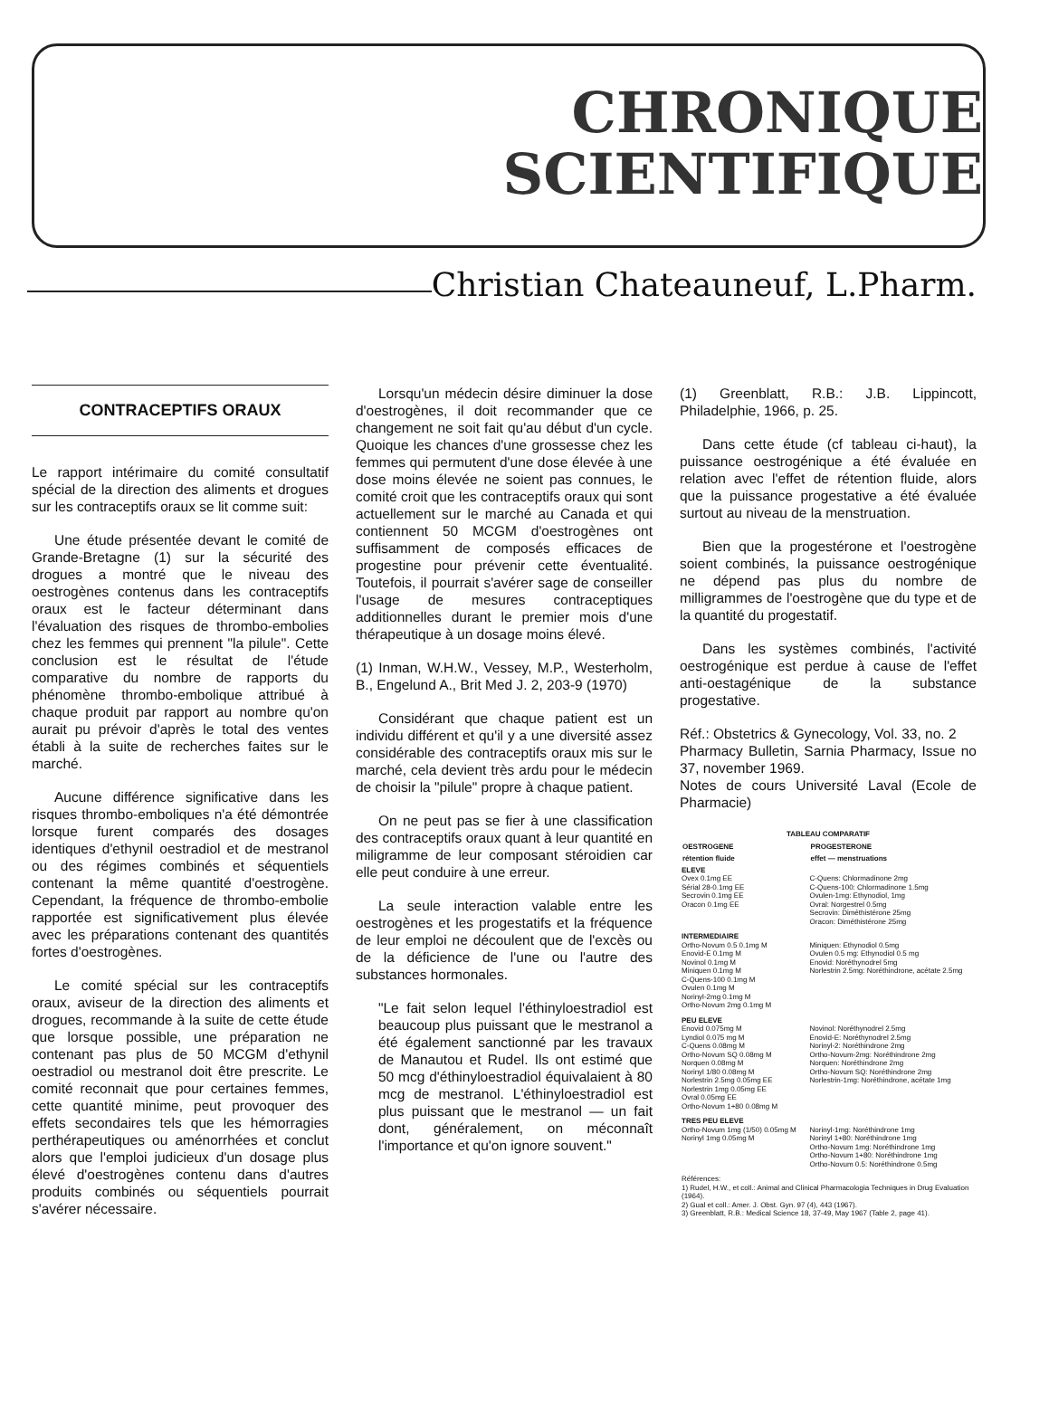CHRONIQUE
SCIENTIFIQUE
Christian Chateauneuf, L.Pharm.
CONTRACEPTIFS ORAUX
Le rapport intérimaire du comité consultatif spécial de la direction des aliments et drogues sur les contraceptifs oraux se lit comme suit:
Une étude présentée devant le comité de Grande-Bretagne (1) sur la sécurité des drogues a montré que le niveau des oestrogènes contenus dans les contraceptifs oraux est le facteur déterminant dans l'évaluation des risques de thrombo-embolies chez les femmes qui prennent "la pilule". Cette conclusion est le résultat de l'étude comparative du nombre de rapports du phénomène thrombo-embolique attribué à chaque produit par rapport au nombre qu'on aurait pu prévoir d'après le total des ventes établi à la suite de recherches faites sur le marché.
Aucune différence significative dans les risques thrombo-emboliques n'a été démontrée lorsque furent comparés des dosages identiques d'ethynil oestradiol et de mestranol ou des régimes combinés et séquentiels contenant la même quantité d'oestrogène. Cependant, la fréquence de thrombo-embolie rapportée est significativement plus élevée avec les préparations contenant des quantités fortes d'oestrogènes.
Le comité spécial sur les contraceptifs oraux, aviseur de la direction des aliments et drogues, recommande à la suite de cette étude que lorsque possible, une préparation ne contenant pas plus de 50 MCGM d'ethynil oestradiol ou mestranol doit être prescrite. Le comité reconnait que pour certaines femmes, cette quantité minime, peut provoquer des effets secondaires tels que les hémorragies perthérapeutiques ou aménorrhées et conclut alors que l'emploi judicieux d'un dosage plus élevé d'oestrogènes contenu dans d'autres produits combinés ou séquentiels pourrait s'avérer nécessaire.
Lorsqu'un médecin désire diminuer la dose d'oestrogènes, il doit recommander que ce changement ne soit fait qu'au début d'un cycle. Quoique les chances d'une grossesse chez les femmes qui permutent d'une dose élevée à une dose moins élevée ne soient pas connues, le comité croit que les contraceptifs oraux qui sont actuellement sur le marché au Canada et qui contiennent 50 MCGM d'oestrogènes ont suffisamment de composés efficaces de progestine pour prévenir cette éventualité. Toutefois, il pourrait s'avérer sage de conseiller l'usage de mesures contraceptiques additionnelles durant le premier mois d'une thérapeutique à un dosage moins élevé.
(1) Inman, W.H.W., Vessey, M.P., Westerholm, B., Engelund A., Brit Med J. 2, 203-9 (1970)
Considérant que chaque patient est un individu différent et qu'il y a une diversité assez considérable des contraceptifs oraux mis sur le marché, cela devient très ardu pour le médecin de choisir la "pilule" propre à chaque patient.
On ne peut pas se fier à une classification des contraceptifs oraux quant à leur quantité en miligramme de leur composant stéroidien car elle peut conduire à une erreur.
La seule interaction valable entre les oestrogènes et les progestatifs et la fréquence de leur emploi ne découlent que de l'excès ou de la déficience de l'une ou l'autre des substances hormonales.
"Le fait selon lequel l'éthinyloestradiol est beaucoup plus puissant que le mestranol a été également sanctionné par les travaux de Manautou et Rudel. Ils ont estimé que 50 mcg d'éthinyloestradiol équivalaient à 80 mcg de mestranol. L'éthinyloestradiol est plus puissant que le mestranol — un fait dont, généralement, on méconnaît l'importance et qu'on ignore souvent."
(1) Greenblatt, R.B.: J.B. Lippincott, Philadelphie, 1966, p. 25.
Dans cette étude (cf tableau ci-haut), la puissance oestrogénique a été évaluée en relation avec l'effet de rétention fluide, alors que la puissance progestative a été évaluée surtout au niveau de la menstruation.
Bien que la progestérone et l'oestrogène soient combinés, la puissance oestrogénique ne dépend pas plus du nombre de milligrammes de l'oestrogène que du type et de la quantité du progestatif.
Dans les systèmes combinés, l'activité oestrogénique est perdue à cause de l'effet anti-oestagénique de la substance progestative.
Réf.: Obstetrics & Gynecology, Vol. 33, no. 2
Pharmacy Bulletin, Sarnia Pharmacy, Issue no 37, november 1969.
Notes de cours Université Laval (Ecole de Pharmacie)
| TABLEAU COMPARATIF | |
| --- | --- |
| OESTROGENE | PROGESTERONE |
| rétention fluide | effet — menstruations |
| ELEVE Ovex 0.1mg EE Sérial 28-0.1mg EE Secrovin 0.1mg EE Oracon 0.1mg EE | C-Quens: Chlormadinone 2mg C-Quens-100: Chlormadinone 1.5mg Ovulen-1mg: Ethynodiol, 1mg Ovral: Norgestrel 0.5mg Secrovin: Diméthistérone 25mg Oracon: Diméthistérone 25mg |
| INTERMEDIAIRE Ortho-Novum 0.5 0.1mg M Enovid-E 0.1mg M Novinol 0.1mg M Miniquen 0.1mg M C-Quens-100 0.1mg M Ovulen 0.1mg M Norinyl-2mg 0.1mg M Ortho-Novum 2mg 0.1mg M | Miniquen: Ethynodiol 0.5mg Ovulen 0.5 mg: Ethynodiol 0.5 mg Enovid: Noréthynodrel 5mg Norlestrin 2.5mg: Noréthindrone, acétate 2.5mg |
| PEU ELEVE Enovid 0.075mg M Lyndiol 0.075 mg M C-Quens 0.08mg M Ortho-Novum SQ 0.08mg M Norquen 0.08mg M Norinyl 1/80 0.08mg M Norlestrin 2.5mg 0.05mg EE Norlestrin 1mg 0.05mg EE Ovral 0.05mg EE Ortho-Novum 1+80 0.08mg M | Novinol: Noréthynodrel 2.5mg Enovid-E: Noréthynodrel 2.5mg Norinyl-2: Noréthindrone 2mg Ortho-Novum-2mg: Noréthindrone 2mg Norquen: Noréthindrone 2mg Ortho-Novum SQ: Noréthindrone 2mg Norlestrin-1mg: Noréthindrone, acétate 1mg |
| TRES PEU ELEVE Ortho-Novum 1mg (1/50) 0.05mg M Norinyl 1mg 0.05mg M | Norinyl-1mg: Noréthindrone 1mg Norinyl 1+80: Noréthindrone 1mg Ortho-Novum 1mg: Noréthindrone 1mg Ortho-Novum 1+80: Noréthindrone 1mg Ortho-Novum 0.5: Noréthindrone 0.5mg |
| Références: 1) Rudel, H.W., et coll.: Animal and Clinical Pharmacologia Techniques in Drug Evaluation (1964). 2) Gual et coll.: Amer. J. Obst. Gyn. 97 (4), 443 (1967). 3) Greenblatt, R.B.: Medical Science 18, 37-49, May 1967 (Table 2, page 41). | |